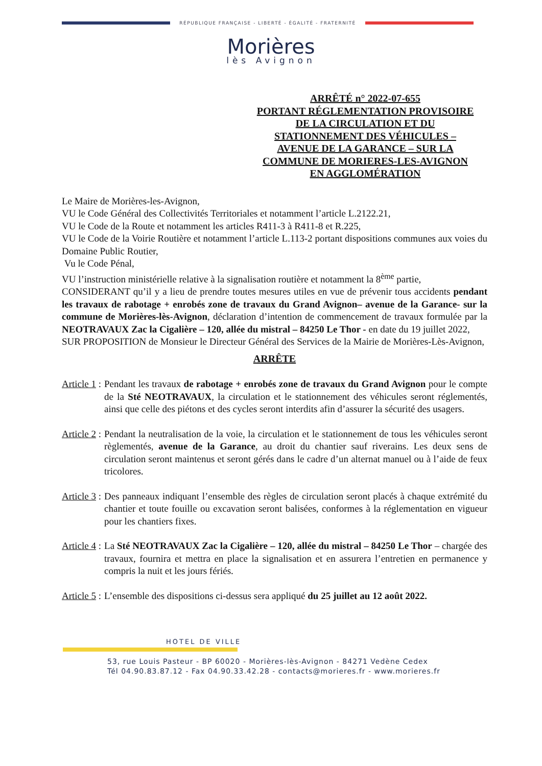RÉPUBLIQUE FRANÇAISE - LIBERTÉ - ÉGALITÉ - FRATERNITÉ
Morières
lès Avignon
ARRÊTÉ n° 2022-07-655
PORTANT RÉGLEMENTATION PROVISOIRE DE LA CIRCULATION ET DU STATIONNEMENT DES VÉHICULES – AVENUE DE LA GARANCE – SUR LA COMMUNE DE MORIERES-LES-AVIGNON EN AGGLOMÉRATION
Le Maire de Morières-les-Avignon,
VU le Code Général des Collectivités Territoriales et notamment l’article L.2122.21,
VU le Code de la Route et notamment les articles R411-3 à R411-8 et R.225,
VU le Code de la Voirie Routière et notamment l’article L.113-2 portant dispositions communes aux voies du Domaine Public Routier,
Vu le Code Pénal,
VU l’instruction ministérielle relative à la signalisation routière et notamment la 8<sup>ème</sup> partie,
CONSIDERANT qu’il y a lieu de prendre toutes mesures utiles en vue de prévenir tous accidents pendant les travaux de rabotage + enrobés zone de travaux du Grand Avignon– avenue de la Garance- sur la commune de Morières-lès-Avignon, déclaration d’intention de commencement de travaux formulée par la NEOTRAVAUX Zac la Cigalière – 120, allée du mistral – 84250 Le Thor - en date du 19 juillet 2022,
SUR PROPOSITION de Monsieur le Directeur Général des Services de la Mairie de Morières-Lès-Avignon,
ARRÊTE
Article 1 : Pendant les travaux de rabotage + enrobés zone de travaux du Grand Avignon pour le compte de la Sté NEOTRAVAUX, la circulation et le stationnement des véhicules seront réglementés, ainsi que celle des piétons et des cycles seront interdits afin d’assurer la sécurité des usagers.
Article 2 : Pendant la neutralisation de la voie, la circulation et le stationnement de tous les véhicules seront règlementés, avenue de la Garance, au droit du chantier sauf riverains. Les deux sens de circulation seront maintenus et seront gérés dans le cadre d’un alternat manuel ou à l’aide de feux tricolores.
Article 3 : Des panneaux indiquant l’ensemble des règles de circulation seront placés à chaque extrémité du chantier et toute fouille ou excavation seront balisées, conformes à la réglementation en vigueur pour les chantiers fixes.
Article 4 : La Sté NEOTRAVAUX Zac la Cigalière – 120, allée du mistral – 84250 Le Thor – chargée des travaux, fournira et mettra en place la signalisation et en assurera l’entretien en permanence y compris la nuit et les jours fériés.
Article 5 : L’ensemble des dispositions ci-dessus sera appliqué du 25 juillet au 12 août 2022.
HOTEL DE VILLE
53, rue Louis Pasteur - BP 60020 - Morières-lès-Avignon - 84271 Vedène Cedex
Tél 04.90.83.87.12 - Fax 04.90.33.42.28 - contacts@morieres.fr - www.morieres.fr